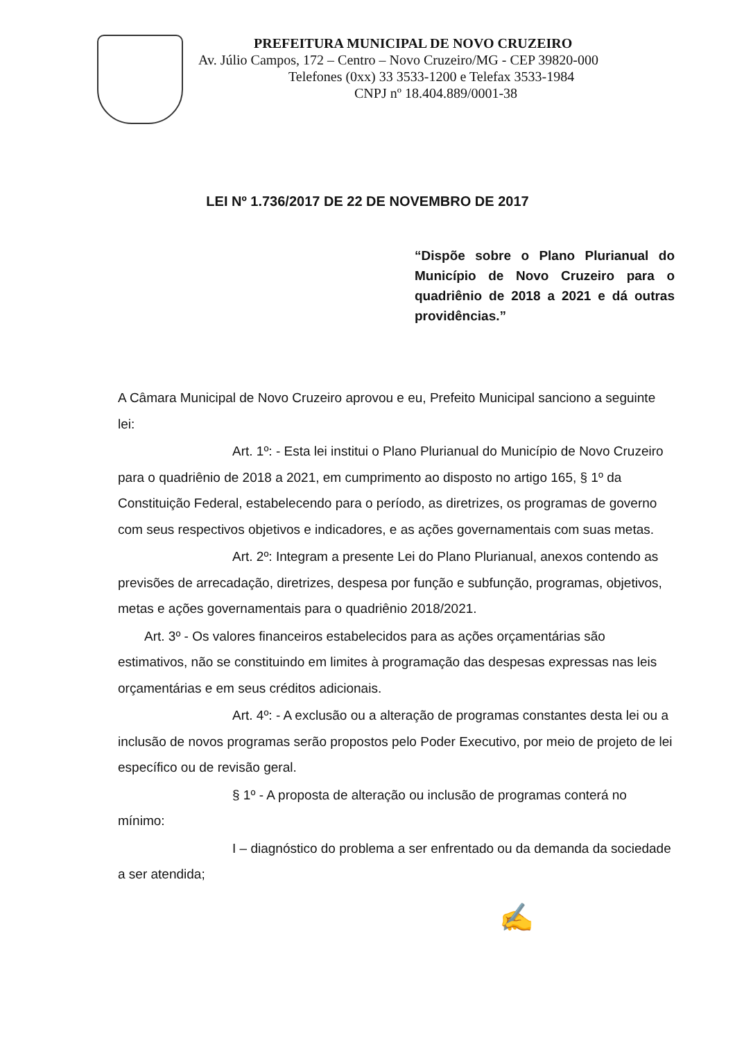PREFEITURA MUNICIPAL DE NOVO CRUZEIRO
Av. Júlio Campos, 172 – Centro – Novo Cruzeiro/MG - CEP 39820-000
Telefones (0xx) 33 3533-1200 e Telefax 3533-1984
CNPJ nº 18.404.889/0001-38
LEI Nº 1.736/2017 DE 22 DE NOVEMBRO DE 2017
“Dispõe sobre o Plano Plurianual do Município de Novo Cruzeiro para o quadriênio de 2018 a 2021 e dá outras providências.”
A Câmara Municipal de Novo Cruzeiro aprovou e eu, Prefeito Municipal sanciono a seguinte lei:
Art. 1º: - Esta lei institui o Plano Plurianual do Município de Novo Cruzeiro para o quadriênio de 2018 a 2021, em cumprimento ao disposto no artigo 165, § 1º da Constituição Federal, estabelecendo para o período, as diretrizes, os programas de governo com seus respectivos objetivos e indicadores, e as ações governamentais com suas metas.
Art. 2º: Integram a presente Lei do Plano Plurianual, anexos contendo as previsões de arrecadação, diretrizes, despesa por função e subfunção, programas, objetivos, metas e ações governamentais para o quadriênio 2018/2021.
Art. 3º - Os valores financeiros estabelecidos para as ações orçamentárias são estimativos, não se constituindo em limites à programação das despesas expressas nas leis orçamentárias e em seus créditos adicionais.
Art. 4º: - A exclusão ou a alteração de programas constantes desta lei ou a inclusão de novos programas serão propostos pelo Poder Executivo, por meio de projeto de lei específico ou de revisão geral.
§ 1º - A proposta de alteração ou inclusão de programas conterá no mínimo:
I – diagnóstico do problema a ser enfrentado ou da demanda da sociedade a ser atendida;
✍